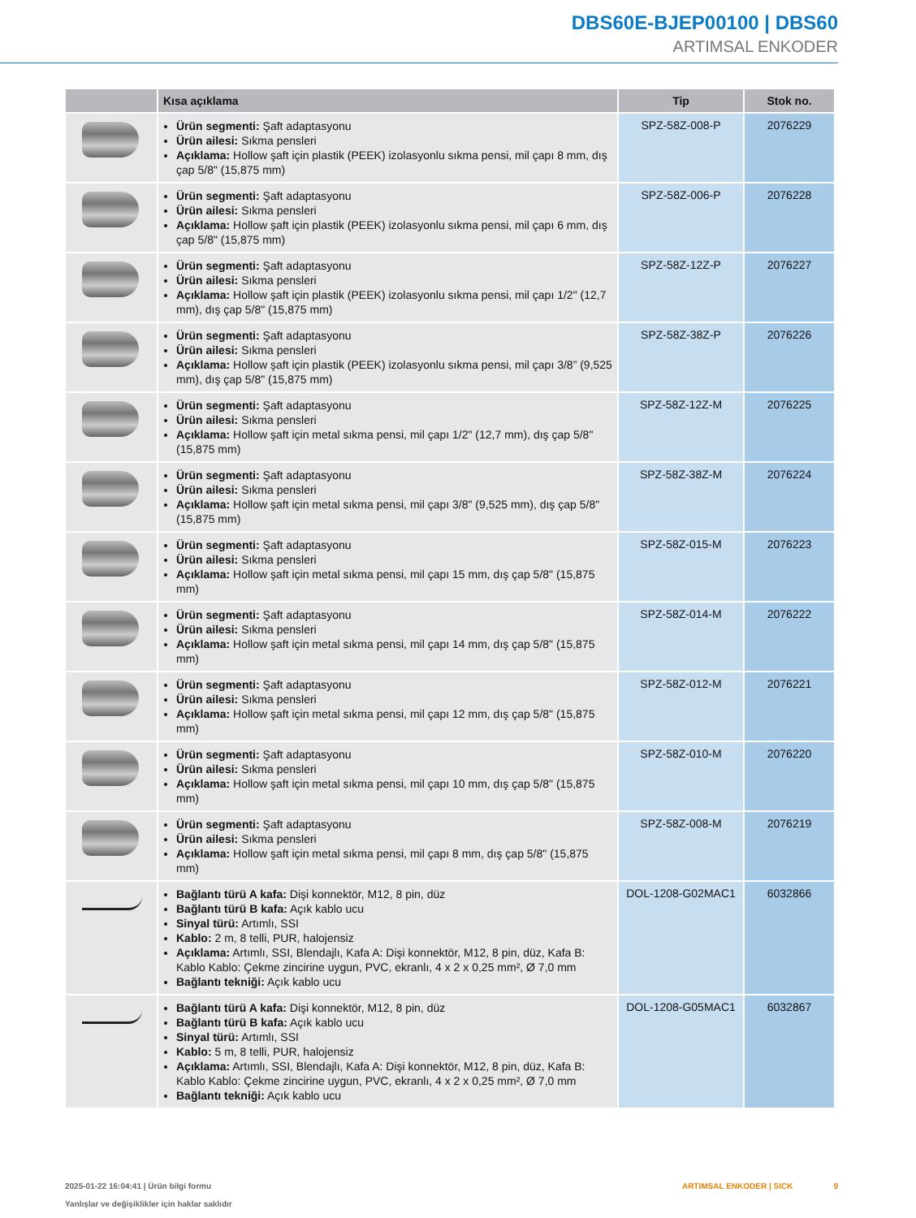DBS60E-BJEP00100 | DBS60
ARTIMSAL ENKODER
| | Kısa açıklama | Tip | Stok no. |
| --- | --- | --- | --- |
| | Ürün segmenti: Şaft adaptasyonu Ürün ailesi: Sıkma pensleri Açıklama: Hollow şaft için plastik (PEEK) izolasyonlu sıkma pensi, mil çapı 8 mm, dış çap 5/8" (15,875 mm) | SPZ-58Z-008-P | 2076229 |
| | Ürün segmenti: Şaft adaptasyonu Ürün ailesi: Sıkma pensleri Açıklama: Hollow şaft için plastik (PEEK) izolasyonlu sıkma pensi, mil çapı 6 mm, dış çap 5/8" (15,875 mm) | SPZ-58Z-006-P | 2076228 |
| | Ürün segmenti: Şaft adaptasyonu Ürün ailesi: Sıkma pensleri Açıklama: Hollow şaft için plastik (PEEK) izolasyonlu sıkma pensi, mil çapı 1/2" (12,7 mm), dış çap 5/8" (15,875 mm) | SPZ-58Z-12Z-P | 2076227 |
| | Ürün segmenti: Şaft adaptasyonu Ürün ailesi: Sıkma pensleri Açıklama: Hollow şaft için plastik (PEEK) izolasyonlu sıkma pensi, mil çapı 3/8” (9,525 mm), dış çap 5/8" (15,875 mm) | SPZ-58Z-38Z-P | 2076226 |
| | Ürün segmenti: Şaft adaptasyonu Ürün ailesi: Sıkma pensleri Açıklama: Hollow şaft için metal sıkma pensi, mil çapı 1/2" (12,7 mm), dış çap 5/8" (15,875 mm) | SPZ-58Z-12Z-M | 2076225 |
| | Ürün segmenti: Şaft adaptasyonu Ürün ailesi: Sıkma pensleri Açıklama: Hollow şaft için metal sıkma pensi, mil çapı 3/8" (9,525 mm), dış çap 5/8" (15,875 mm) | SPZ-58Z-38Z-M | 2076224 |
| | Ürün segmenti: Şaft adaptasyonu Ürün ailesi: Sıkma pensleri Açıklama: Hollow şaft için metal sıkma pensi, mil çapı 15 mm, dış çap 5/8" (15,875 mm) | SPZ-58Z-015-M | 2076223 |
| | Ürün segmenti: Şaft adaptasyonu Ürün ailesi: Sıkma pensleri Açıklama: Hollow şaft için metal sıkma pensi, mil çapı 14 mm, dış çap 5/8" (15,875 mm) | SPZ-58Z-014-M | 2076222 |
| | Ürün segmenti: Şaft adaptasyonu Ürün ailesi: Sıkma pensleri Açıklama: Hollow şaft için metal sıkma pensi, mil çapı 12 mm, dış çap 5/8" (15,875 mm) | SPZ-58Z-012-M | 2076221 |
| | Ürün segmenti: Şaft adaptasyonu Ürün ailesi: Sıkma pensleri Açıklama: Hollow şaft için metal sıkma pensi, mil çapı 10 mm, dış çap 5/8" (15,875 mm) | SPZ-58Z-010-M | 2076220 |
| | Ürün segmenti: Şaft adaptasyonu Ürün ailesi: Sıkma pensleri Açıklama: Hollow şaft için metal sıkma pensi, mil çapı 8 mm, dış çap 5/8" (15,875 mm) | SPZ-58Z-008-M | 2076219 |
| | Bağlantı türü A kafa: Dişi konnektör, M12, 8 pin, düz Bağlantı türü B kafa: Açık kablo ucu Sinyal türü: Artımlı, SSI Kablo: 2 m, 8 telli, PUR, halojensiz Açıklama: Artımlı, SSI, Blendajlı, Kafa A: Dişi konnektör, M12, 8 pin, düz, Kafa B: Kablo Kablo: Çekme zincirine uygun, PVC, ekranlı, 4 x 2 x 0,25 mm², Ø 7,0 mm Bağlantı tekniği: Açık kablo ucu | DOL-1208-G02MAC1 | 6032866 |
| | Bağlantı türü A kafa: Dişi konnektör, M12, 8 pin, düz Bağlantı türü B kafa: Açık kablo ucu Sinyal türü: Artımlı, SSI Kablo: 5 m, 8 telli, PUR, halojensiz Açıklama: Artımlı, SSI, Blendajlı, Kafa A: Dişi konnektör, M12, 8 pin, düz, Kafa B: Kablo Kablo: Çekme zincirine uygun, PVC, ekranlı, 4 x 2 x 0,25 mm², Ø 7,0 mm Bağlantı tekniği: Açık kablo ucu | DOL-1208-G05MAC1 | 6032867 |
2025-01-22 16:04:41 | Ürün bilgi formu
Yanlışlar ve değişiklikler için haklar saklıdır
ARTIMSAL ENKODER | SICK 9